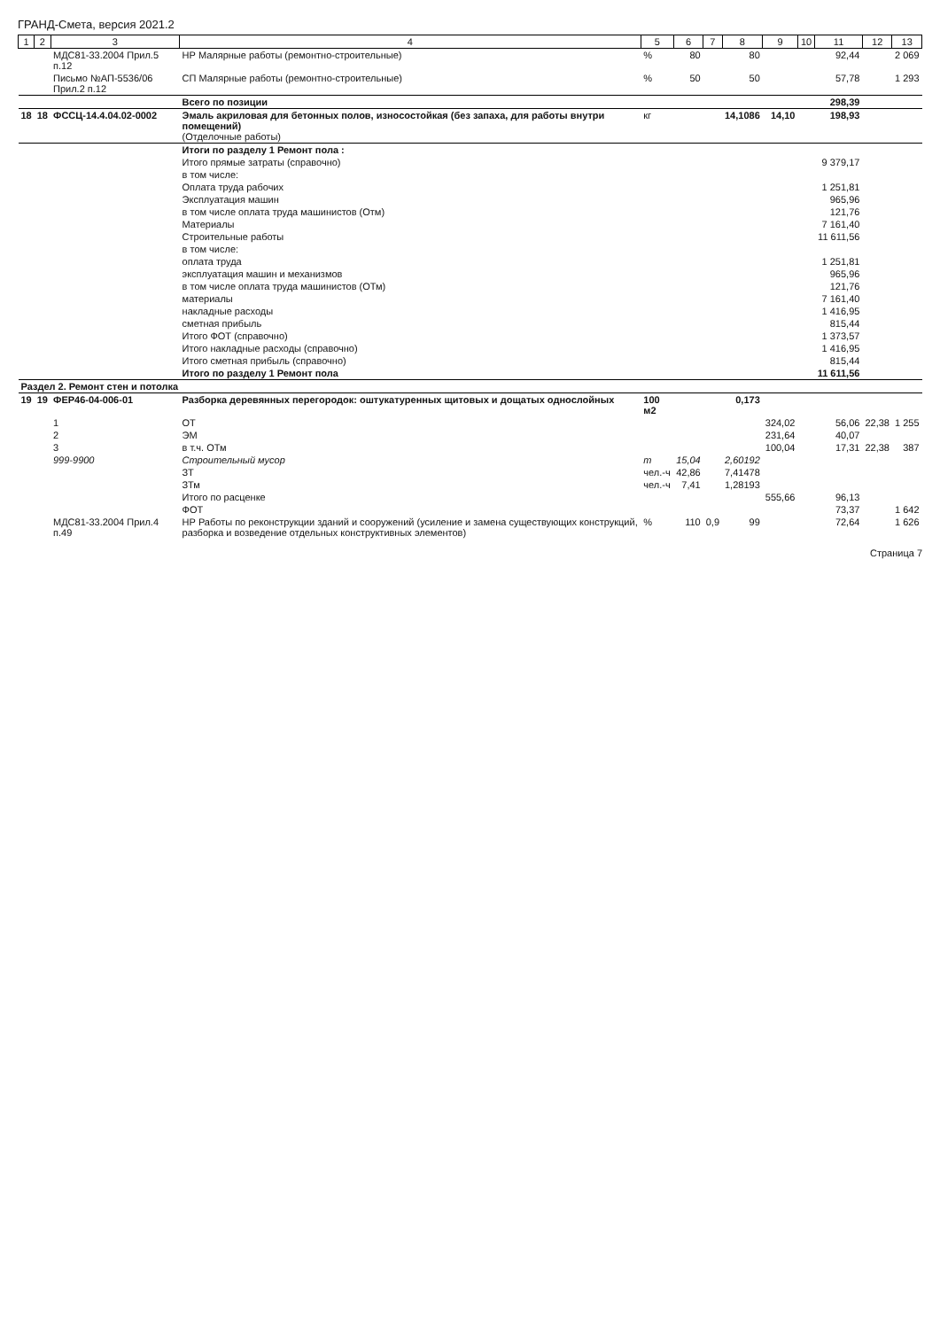ГРАНД-Смета, версия 2021.2
| 1 | 2 | 3 | 4 | 5 | 6 | 7 | 8 | 9 | 10 | 11 | 12 | 13 |
| --- | --- | --- | --- | --- | --- | --- | --- | --- | --- | --- | --- | --- |
| | | МДС81-33.2004 Прил.5 п.12 | НР Малярные работы (ремонтно-строительные) | % | 80 | | 80 | | | 92,44 | | 2 069 |
| | | Письмо №АП-5536/06 Прил.2 п.12 | СП Малярные работы (ремонтно-строительные) | % | 50 | | 50 | | | 57,78 | | 1 293 |
| | | | Всего по позиции | | | | | | | 298,39 | | |
| 18 | 18 | ФССЦ-14.4.04.02-0002 | Эмаль акриловая для бетонных полов, износостойкая (без запаха, для работы внутри помещений) (Отделочные работы) | кг | | | 14,1086 | 14,10 | | 198,93 | | |
| | | | Итоги по разделу 1 Ремонт пола : | | | | | | | | | |
| | | | Итого прямые затраты (справочно) | | | | | | | 9 379,17 | | |
| | | | в том числе: | | | | | | | | | |
| | | | Оплата труда рабочих | | | | | | | 1 251,81 | | |
| | | | Эксплуатация машин | | | | | | | 965,96 | | |
| | | | в том числе оплата труда машинистов (Отм) | | | | | | | 121,76 | | |
| | | | Материалы | | | | | | | 7 161,40 | | |
| | | | Строительные работы | | | | | | | 11 611,56 | | |
| | | | в том числе: | | | | | | | | | |
| | | | оплата труда | | | | | | | 1 251,81 | | |
| | | | эксплуатация машин и механизмов | | | | | | | 965,96 | | |
| | | | в том числе оплата труда машинистов (ОТм) | | | | | | | 121,76 | | |
| | | | материалы | | | | | | | 7 161,40 | | |
| | | | накладные расходы | | | | | | | 1 416,95 | | |
| | | | сметная прибыль | | | | | | | 815,44 | | |
| | | | Итого ФОТ (справочно) | | | | | | | 1 373,57 | | |
| | | | Итого накладные расходы (справочно) | | | | | | | 1 416,95 | | |
| | | | Итого сметная прибыль (справочно) | | | | | | | 815,44 | | |
| | | | Итого по разделу 1 Ремонт пола | | | | | | | 11 611,56 | | |
| Раздел 2. Ремонт стен и потолка | | | | | | | | | | | | |
| 19 | 19 | ФЕР46-04-006-01 | Разборка деревянных перегородок: оштукатуренных щитовых и дощатых однослойных | 100 м2 | | | 0,173 | | | | | |
| | | 1 | ОТ | | | | | 324,02 | | 56,06 | 22,38 | 1 255 |
| | | 2 | ЭМ | | | | | 231,64 | | 40,07 | | |
| | | 3 | в т.ч. ОТм | | | | | 100,04 | | 17,31 | 22,38 | 387 |
| | | 999-9900 | Строительный мусор | т | 15,04 | | 2,60192 | | | | | |
| | | | ЗТ | чел.-ч | 42,86 | | 7,41478 | | | | | |
| | | | ЗТм | чел.-ч | 7,41 | | 1,28193 | | | | | |
| | | | Итого по расценке | | | | | 555,66 | | 96,13 | | |
| | | | ФОТ | | | | | | | 73,37 | | 1 642 |
| | | МДС81-33.2004 Прил.4 п.49 | НР Работы по реконструкции зданий и сооружений (усиление и замена существующих конструкций, разборка и возведение отдельных конструктивных элементов) | % | 110 | 0,9 | 99 | | | 72,64 | | 1 626 |
Страница 7